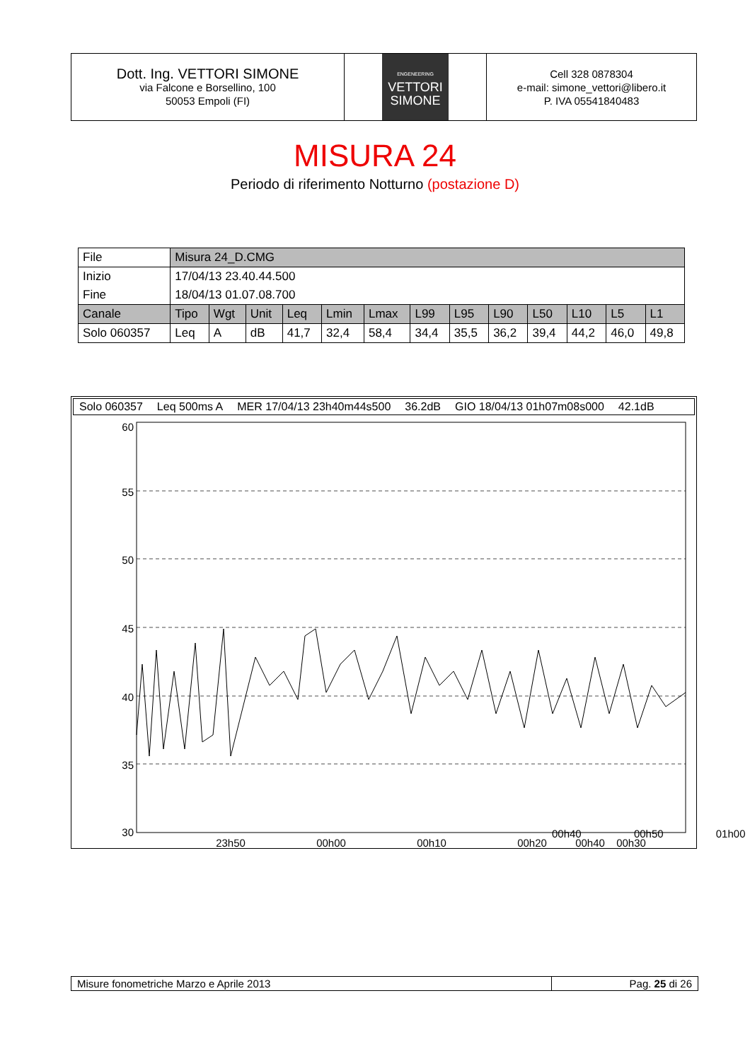Dott. Ing. VETTORI SIMONE
via Falcone e Borsellino, 100
50053 Empoli (FI)
ENGENEERING
VETTORI
SIMONE
Cell 328 0878304
e-mail: simone_vettori@libero.it
P. IVA 05541840483
MISURA 24
Periodo di riferimento Notturno (postazione D)
| File | Misura 24_D.CMG | | | | | | | | | | | | |
| Inizio | 17/04/13 23.40.44.500 | | | | | | | | | | | | |
| Fine | 18/04/13 01.07.08.700 | | | | | | | | | | | | |
| Canale | Tipo | Wgt | Unit | Leq | Lmin | Lmax | L99 | L95 | L90 | L50 | L10 | L5 | L1 |
| Solo 060357 | Leq | A | dB | 41,7 | 32,4 | 58,4 | 34,4 | 35,5 | 36,2 | 39,4 | 44,2 | 46,0 | 49,8 |
Solo 060357 Leq 500ms A MER 17/04/13 23h40m44s500 36.2dB GIO 18/04/13 01h07m08s000 42.1dB
60
55
50
45
40
35
30
23h50
00h00
00h10
00h20
00h30
00h40
00h50 01h00
00h40 00h50 01h00
Misure fonometriche Marzo e Aprile 2013
Pag. 25 di 26